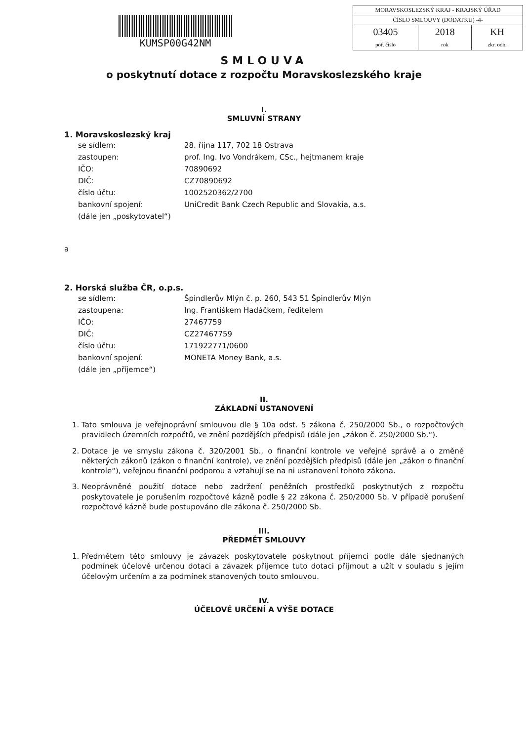KUMSP00G42NM
| MORAVSKOSLEZSKÝ KRAJ - KRAJSKÝ ÚŘAD | | |
| ČÍSLO SMLOUVY (DODATKU) -4- | | |
| 03405 poř. číslo | 2018 rok | KH zkr. odb. |
SMLOUVA
o poskytnutí dotace z rozpočtu Moravskoslezského kraje
I.
SMLUVNÍ STRANY
1. Moravskoslezský kraj
| se sídlem: | 28. října 117, 702 18 Ostrava |
| zastoupen: | prof. Ing. Ivo Vondrákem, CSc., hejtmanem kraje |
| IČO: | 70890692 |
| DIČ: | CZ70890692 |
| číslo účtu: | 1002520362/2700 |
| bankovní spojení: | UniCredit Bank Czech Republic and Slovakia, a.s. |
| (dále jen „poskytovatel“) | |
a
2. Horská služba ČR, o.p.s.
| se sídlem: | Špindlerův Mlýn č. p. 260, 543 51 Špindlerův Mlýn |
| zastoupena: | Ing. Františkem Hadáčkem, ředitelem |
| IČO: | 27467759 |
| DIČ: | CZ27467759 |
| číslo účtu: | 171922771/0600 |
| bankovní spojení: | MONETA Money Bank, a.s. |
| (dále jen „příjemce“) | |
II.
ZÁKLADNÍ USTANOVENÍ
1. Tato smlouva je veřejnoprávní smlouvou dle § 10a odst. 5 zákona č. 250/2000 Sb., o rozpočtových pravidlech územních rozpočtů, ve znění pozdějších předpisů (dále jen „zákon č. 250/2000 Sb.“).
2. Dotace je ve smyslu zákona č. 320/2001 Sb., o finanční kontrole ve veřejné správě a o změně některých zákonů (zákon o finanční kontrole), ve znění pozdějších předpisů (dále jen „zákon o finanční kontrole“), veřejnou finanční podporou a vztahují se na ni ustanovení tohoto zákona.
3. Neoprávněné použití dotace nebo zadržení peněžních prostředků poskytnutých z rozpočtu poskytovatele je porušením rozpočtové kázně podle § 22 zákona č. 250/2000 Sb. V případě porušení rozpočtové kázně bude postupováno dle zákona č. 250/2000 Sb.
III.
PŘEDMĚT SMLOUVY
1. Předmětem této smlouvy je závazek poskytovatele poskytnout příjemci podle dále sjednaných podmínek účelově určenou dotaci a závazek příjemce tuto dotaci přijmout a užít v souladu s jejím účelovým určením a za podmínek stanovených touto smlouvou.
IV.
ÚČELOVÉ URČENÍ A VÝŠE DOTACE